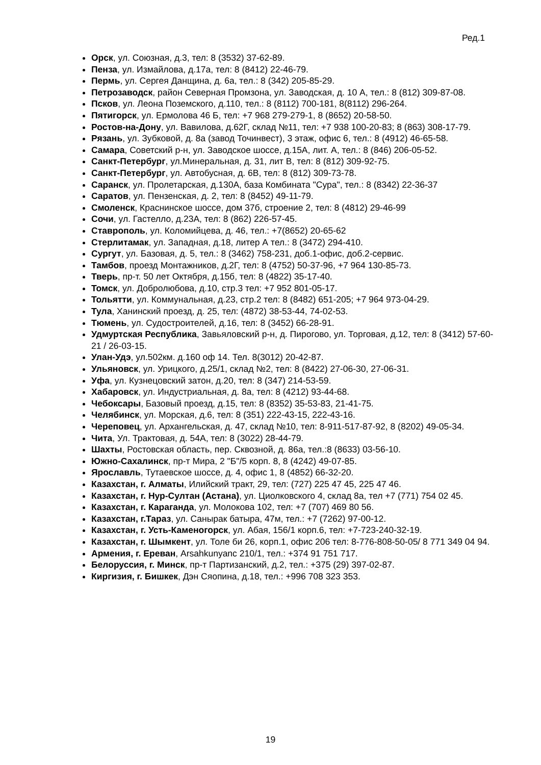Ред.1
Орск, ул. Союзная, д.3, тел: 8 (3532) 37-62-89.
Пенза, ул. Измайлова, д.17а, тел: 8 (8412) 22-46-79.
Пермь, ул. Сергея Данщина, д. 6а, тел.: 8 (342) 205-85-29.
Петрозаводск, район Северная Промзона, ул. Заводская, д. 10 А, тел.: 8 (812) 309-87-08.
Псков, ул. Леона Поземского, д.110, тел.: 8 (8112) 700-181, 8(8112) 296-264.
Пятигорск, ул. Ермолова 46 Б, тел: +7 968 279-279-1, 8 (8652) 20-58-50.
Ростов-на-Дону, ул. Вавилова, д.62Г, склад №11, тел: +7 938 100-20-83; 8 (863) 308-17-79.
Рязань, ул. Зубковой, д. 8а (завод Точинвест), 3 этаж, офис 6, тел.: 8 (4912) 46-65-58.
Самара, Советский р-н, ул. Заводское шоссе, д.15А, лит. А, тел.: 8 (846) 206-05-52.
Санкт-Петербург, ул.Минеральная, д. 31, лит В, тел: 8 (812) 309-92-75.
Санкт-Петербург, ул. Автобусная, д. 6В, тел: 8 (812) 309-73-78.
Саранск, ул. Пролетарская, д.130А, база Комбината "Сура", тел.: 8 (8342) 22-36-37
Саратов, ул. Пензенская, д. 2, тел: 8 (8452) 49-11-79.
Смоленск, Краснинское шоссе, дом 37б, строение 2, тел: 8 (4812) 29-46-99
Сочи, ул. Гастелло, д.23А, тел: 8 (862) 226-57-45.
Ставрополь, ул. Коломийцева, д. 46, тел.: +7(8652) 20-65-62
Стерлитамак, ул. Западная, д.18, литер А тел.: 8 (3472) 294-410.
Сургут, ул. Базовая, д. 5, тел.: 8 (3462) 758-231, доб.1-офис, доб.2-сервис.
Тамбов, проезд Монтажников, д.2Г, тел: 8 (4752) 50-37-96, +7 964 130-85-73.
Тверь, пр-т. 50 лет Октября, д.15б, тел: 8 (4822) 35-17-40.
Томск, ул. Добролюбова, д.10, стр.3 тел: +7 952 801-05-17.
Тольятти, ул. Коммунальная, д.23, стр.2 тел: 8 (8482) 651-205; +7 964 973-04-29.
Тула, Ханинский проезд, д. 25, тел: (4872) 38-53-44, 74-02-53.
Тюмень, ул. Судостроителей, д.16, тел: 8 (3452) 66-28-91.
Удмуртская Республика, Завьяловский р-н, д. Пирогово, ул. Торговая, д.12, тел: 8 (3412) 57-60-21 / 26-03-15.
Улан-Удэ, ул.502км. д.160 оф 14. Тел. 8(3012) 20-42-87.
Ульяновск, ул. Урицкого, д.25/1, склад №2, тел: 8 (8422) 27-06-30, 27-06-31.
Уфа, ул. Кузнецовский затон, д.20, тел: 8 (347) 214-53-59.
Хабаровск, ул. Индустриальная, д. 8а, тел: 8 (4212) 93-44-68.
Чебоксары, Базовый проезд, д.15, тел: 8 (8352) 35-53-83, 21-41-75.
Челябинск, ул. Морская, д.6, тел: 8 (351) 222-43-15, 222-43-16.
Череповец, ул. Архангельская, д. 47, склад №10, тел: 8-911-517-87-92, 8 (8202) 49-05-34.
Чита, Ул. Трактовая, д. 54А, тел: 8 (3022) 28-44-79.
Шахты, Ростовская область, пер. Сквозной, д. 86а, тел.:8 (8633) 03-56-10.
Южно-Сахалинск, пр-т Мира, 2 "Б"/5 корп. 8, 8 (4242) 49-07-85.
Ярославль, Тутаевское шоссе, д. 4, офис 1, 8 (4852) 66-32-20.
Казахстан, г. Алматы, Илийский тракт, 29, тел: (727) 225 47 45, 225 47 46.
Казахстан, г. Нур-Султан (Астана), ул. Циолковского 4, склад 8а, тел +7 (771) 754 02 45.
Казахстан, г. Караганда, ул. Молокова 102, тел: +7 (707) 469 80 56.
Казахстан, г.Тараз, ул. Санырак батыра, 47м, тел.: +7 (7262) 97-00-12.
Казахстан, г. Усть-Каменогорск, ул. Абая, 156/1 корп.6, тел: +7-723-240-32-19.
Казахстан, г. Шымкент, ул. Толе би 26, корп.1, офис 206 тел: 8-776-808-50-05/ 8 771 349 04 94.
Армения, г. Ереван, Arsahkunyanc 210/1, тел.: +374 91 751 717.
Белоруссия, г. Минск, пр-т Партизанский, д.2, тел.: +375 (29) 397-02-87.
Киргизия, г. Бишкек, Дэн Сяопина, д.18, тел.: +996 708 323 353.
19